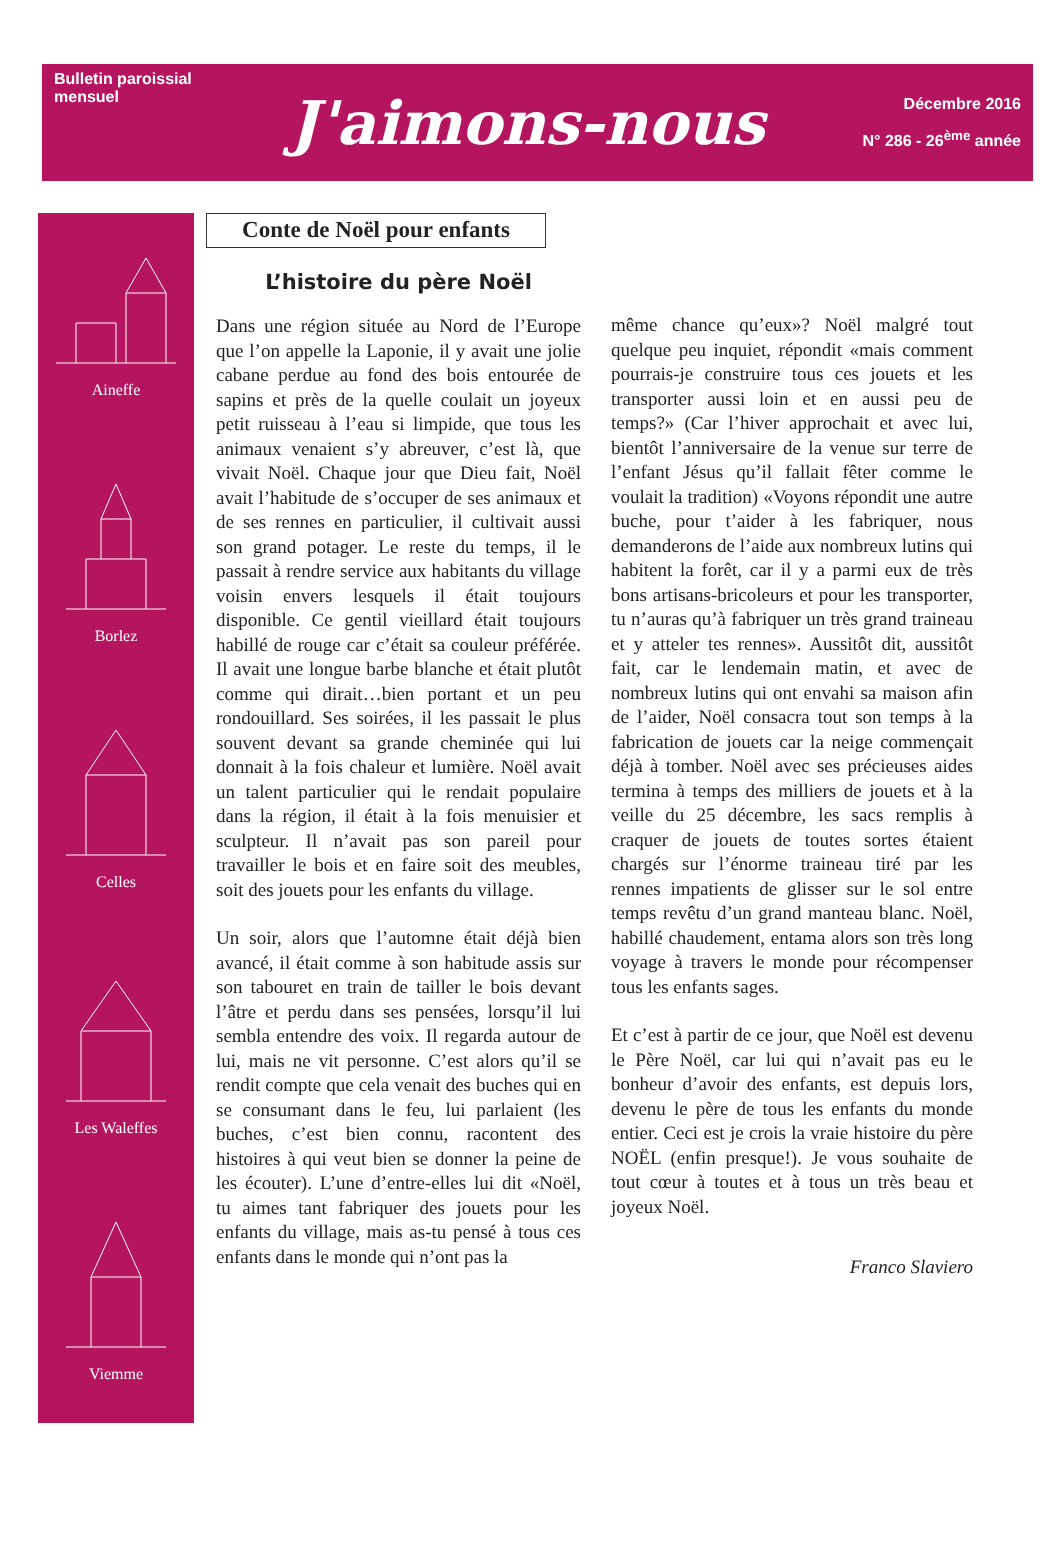Bulletin paroissial
mensuel
J'aimons-nous
Décembre 2016
N° 286 - 26<sup>ème</sup> année
Aineffe
Borlez
Celles
Les Waleffes
Viemme
Conte de Noël pour enfants
L’histoire du père Noël
Dans une région située au Nord de l’Europe que l’on appelle la Laponie, il y avait une jolie cabane perdue au fond des bois entourée de sapins et près de la quelle coulait un joyeux petit ruisseau à l’eau si limpide, que tous les animaux venaient s’y abreuver, c’est là, que vivait Noël. Chaque jour que Dieu fait, Noël avait l’habitude de s’occuper de ses animaux et de ses rennes en particulier, il cultivait aussi son grand potager. Le reste du temps, il le passait à rendre service aux habitants du village voisin envers lesquels il était toujours disponible. Ce gentil vieillard était toujours habillé de rouge car c’était sa couleur préférée. Il avait une longue barbe blanche et était plutôt comme qui dirait…bien portant et un peu rondouillard. Ses soirées, il les passait le plus souvent devant sa grande cheminée qui lui donnait à la fois chaleur et lumière. Noël avait un talent particulier qui le rendait populaire dans la région, il était à la fois menuisier et sculpteur. Il n’avait pas son pareil pour travailler le bois et en faire soit des meubles, soit des jouets pour les enfants du village.
Un soir, alors que l’automne était déjà bien avancé, il était comme à son habitude assis sur son tabouret en train de tailler le bois devant l’âtre et perdu dans ses pensées, lorsqu’il lui sembla entendre des voix. Il regarda autour de lui, mais ne vit personne. C’est alors qu’il se rendit compte que cela venait des buches qui en se consumant dans le feu, lui parlaient (les buches, c’est bien connu, racontent des histoires à qui veut bien se donner la peine de les écouter). L’une d’entre-elles lui dit «Noël, tu aimes tant fabriquer des jouets pour les enfants du village, mais as-tu pensé à tous ces enfants dans le monde qui n’ont pas la
même chance qu’eux»? Noël malgré tout quelque peu inquiet, répondit «mais comment pourrais-je construire tous ces jouets et les transporter aussi loin et en aussi peu de temps?» (Car l’hiver approchait et avec lui, bientôt l’anniversaire de la venue sur terre de l’enfant Jésus qu’il fallait fêter comme le voulait la tradition) «Voyons répondit une autre buche, pour t’aider à les fabriquer, nous demanderons de l’aide aux nombreux lutins qui habitent la forêt, car il y a parmi eux de très bons artisans-bricoleurs et pour les transporter, tu n’auras qu’à fabriquer un très grand traineau et y atteler tes rennes». Aussitôt dit, aussitôt fait, car le lendemain matin, et avec de nombreux lutins qui ont envahi sa maison afin de l’aider, Noël consacra tout son temps à la fabrication de jouets car la neige commençait déjà à tomber. Noël avec ses précieuses aides termina à temps des milliers de jouets et à la veille du 25 décembre, les sacs remplis à craquer de jouets de toutes sortes étaient chargés sur l’énorme traineau tiré par les rennes impatients de glisser sur le sol entre temps revêtu d’un grand manteau blanc. Noël, habillé chaudement, entama alors son très long voyage à travers le monde pour récompenser tous les enfants sages.
Et c’est à partir de ce jour, que Noël est devenu le Père Noël, car lui qui n’avait pas eu le bonheur d’avoir des enfants, est depuis lors, devenu le père de tous les enfants du monde entier. Ceci est je crois la vraie histoire du père NOËL (enfin presque!). Je vous souhaite de tout cœur à toutes et à tous un très beau et joyeux Noël.
Franco Slaviero